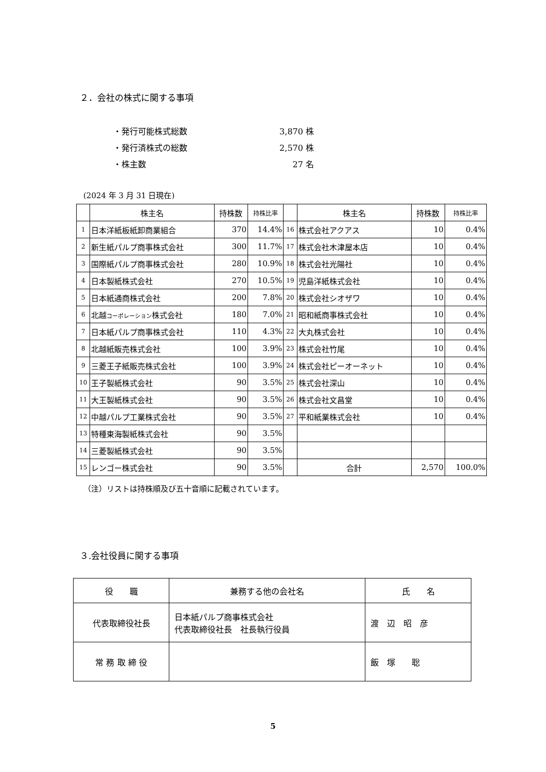２．会社の株式に関する事項
・発行可能株式総数 3,870 株
・発行済株式の総数 2,570 株
・株主数 27 名
(2024 年 3 月 31 日現在)
| | 株主名 | 持株数 | 持株比率 | | 株主名 | 持株数 | 持株比率 |
| --- | --- | --- | --- | --- | --- | --- | --- |
| 1 | 日本洋紙板紙卸商業組合 | 370 | 14.4% | 16 | 株式会社アクアス | 10 | 0.4% |
| 2 | 新生紙パルプ商事株式会社 | 300 | 11.7% | 17 | 株式会社木津屋本店 | 10 | 0.4% |
| 3 | 国際紙パルプ商事株式会社 | 280 | 10.9% | 18 | 株式会社光陽社 | 10 | 0.4% |
| 4 | 日本製紙株式会社 | 270 | 10.5% | 19 | 児島洋紙株式会社 | 10 | 0.4% |
| 5 | 日本紙通商株式会社 | 200 | 7.8% | 20 | 株式会社シオザワ | 10 | 0.4% |
| 6 | 北越 コーポレーション 株式会社 | 180 | 7.0% | 21 | 昭和紙商事株式会社 | 10 | 0.4% |
| 7 | 日本紙パルプ商事株式会社 | 110 | 4.3% | 22 | 大丸株式会社 | 10 | 0.4% |
| 8 | 北越紙販売株式会社 | 100 | 3.9% | 23 | 株式会社竹尾 | 10 | 0.4% |
| 9 | 三菱王子紙販売株式会社 | 100 | 3.9% | 24 | 株式会社ピーオーネット | 10 | 0.4% |
| 10 | 王子製紙株式会社 | 90 | 3.5% | 25 | 株式会社深山 | 10 | 0.4% |
| 11 | 大王製紙株式会社 | 90 | 3.5% | 26 | 株式会社文昌堂 | 10 | 0.4% |
| 12 | 中越パルプ工業株式会社 | 90 | 3.5% | 27 | 平和紙業株式会社 | 10 | 0.4% |
| 13 | 特種東海製紙株式会社 | 90 | 3.5% | | | | |
| 14 | 三菱製紙株式会社 | 90 | 3.5% | | | | |
| 15 | レンゴー株式会社 | 90 | 3.5% | | 合計 | 2,570 | 100.0% |
（注）リストは持株順及び五十音順に記載されています。
３.会社役員に関する事項
| 役 職 | 兼務する他の会社名 | 氏 名 |
| --- | --- | --- |
| 代表取締役社長 | 日本紙パルプ商事株式会社 代表取締役社長 社長執行役員 | 渡 辺 昭 彦 |
| 常 務 取 締 役 | | 飯 塚 聡 |
5